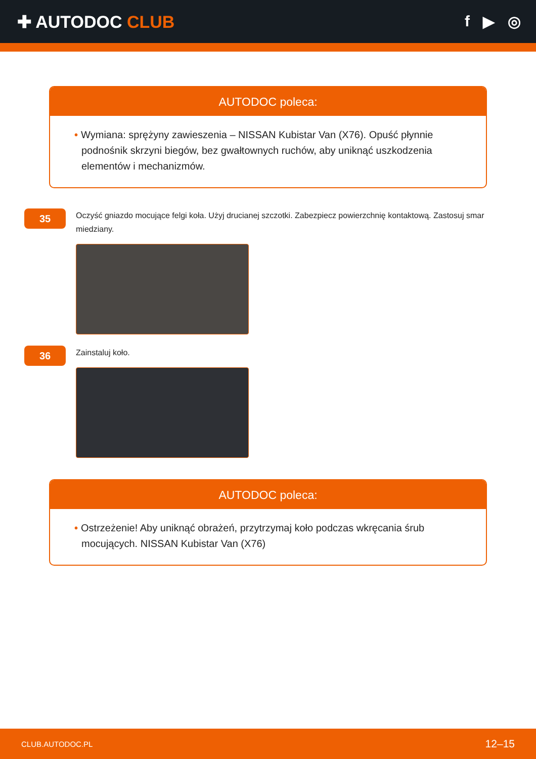✚ AUTODOC CLUB f ▶ ◎
AUTODOC poleca:
• Wymiana: sprężyny zawieszenia – NISSAN Kubistar Van (X76). Opuść płynnie podnośnik skrzyni biegów, bez gwałtownych ruchów, aby uniknąć uszkodzenia elementów i mechanizmów.
35
Oczyść gniazdo mocujące felgi koła. Użyj drucianej szczotki. Zabezpiecz powierzchnię kontaktową. Zastosuj smar miedziany.
36
Zainstaluj koło.
AUTODOC poleca:
• Ostrzeżenie! Aby uniknąć obrażeń, przytrzymaj koło podczas wkręcania śrub mocujących. NISSAN Kubistar Van (X76)
CLUB.AUTODOC.PL 12–15